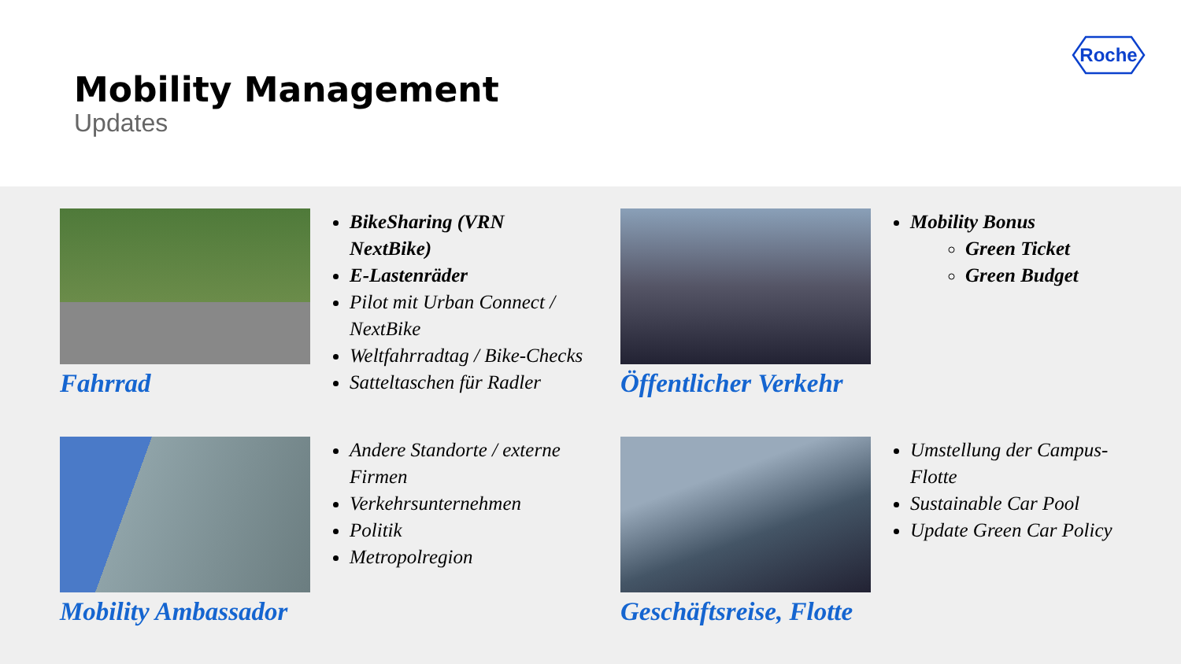Mobility Management
Updates
Roche
Fahrrad
BikeSharing (VRN NextBike)
E-Lastenräder
Pilot mit Urban Connect / NextBike
Weltfahrradtag / Bike-Checks
Satteltaschen für Radler
Öffentlicher Verkehr
Mobility Bonus
Green Ticket
Green Budget
Mobility Ambassador
Andere Standorte / externe Firmen
Verkehrsunternehmen
Politik
Metropolregion
Geschäftsreise, Flotte
Umstellung der Campus-Flotte
Sustainable Car Pool
Update Green Car Policy